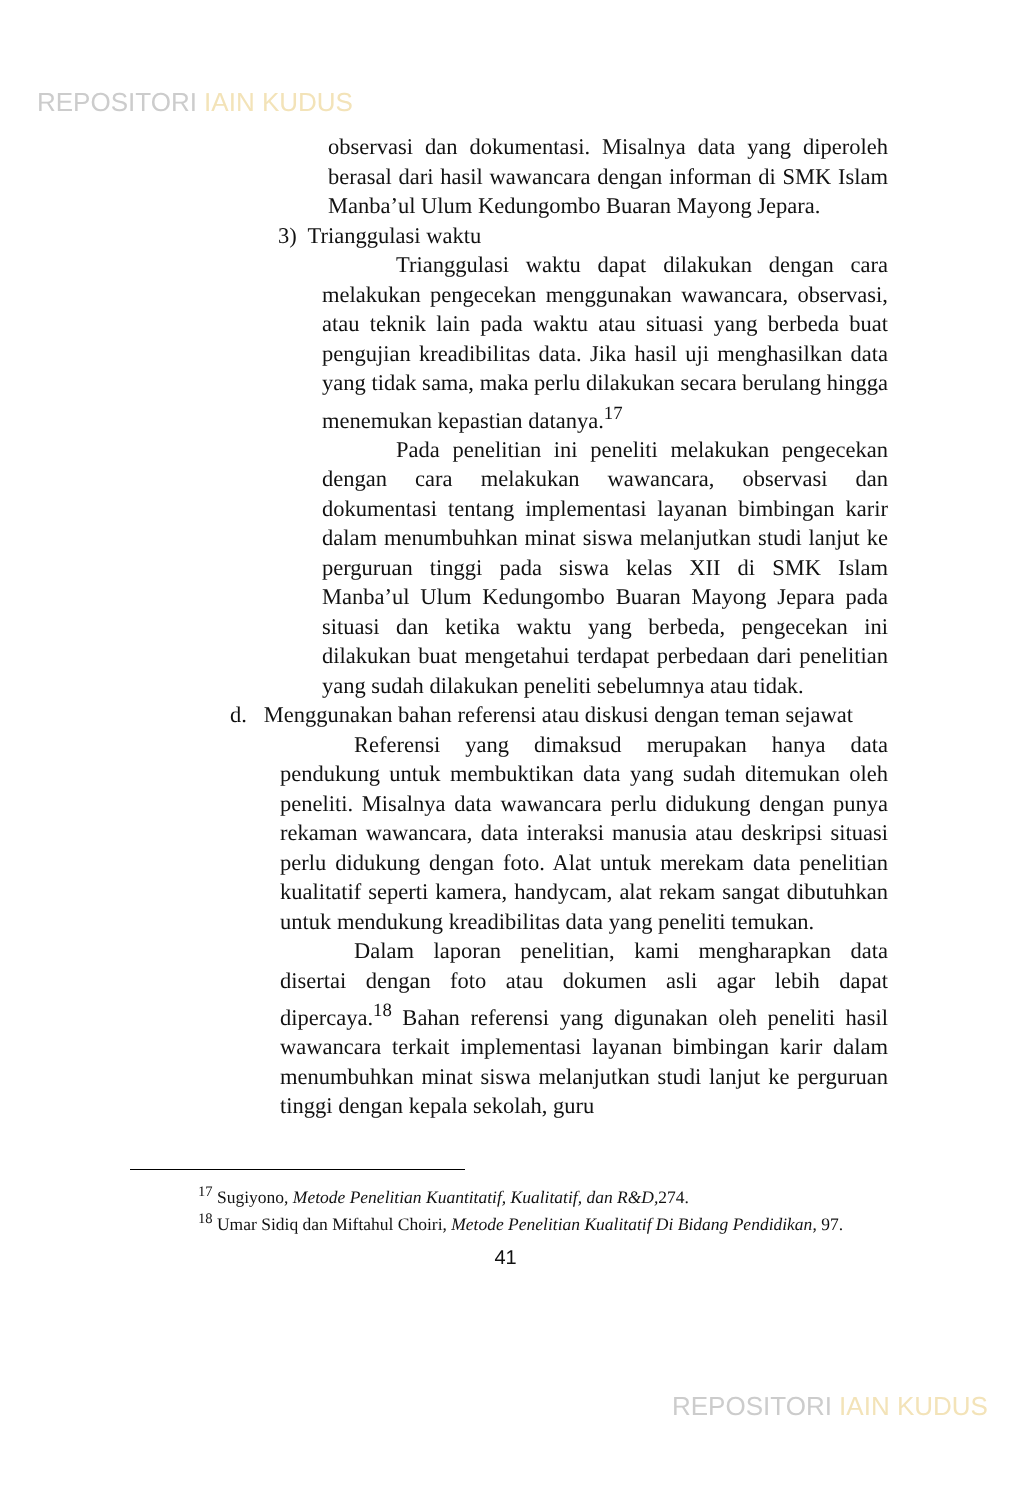REPOSITORI IAIN KUDUS
observasi dan dokumentasi. Misalnya data yang diperoleh berasal dari hasil wawancara dengan informan di SMK Islam Manba’ul Ulum Kedungombo Buaran Mayong Jepara.
3) Trianggulasi waktu
Trianggulasi waktu dapat dilakukan dengan cara melakukan pengecekan menggunakan wawancara, observasi, atau teknik lain pada waktu atau situasi yang berbeda buat pengujian kreadibilitas data. Jika hasil uji menghasilkan data yang tidak sama, maka perlu dilakukan secara berulang hingga menemukan kepastian datanya.<sup>17</sup>
Pada penelitian ini peneliti melakukan pengecekan dengan cara melakukan wawancara, observasi dan dokumentasi tentang implementasi layanan bimbingan karir dalam menumbuhkan minat siswa melanjutkan studi lanjut ke perguruan tinggi pada siswa kelas XII di SMK Islam Manba’ul Ulum Kedungombo Buaran Mayong Jepara pada situasi dan ketika waktu yang berbeda, pengecekan ini dilakukan buat mengetahui terdapat perbedaan dari penelitian yang sudah dilakukan peneliti sebelumnya atau tidak.
d. Menggunakan bahan referensi atau diskusi dengan teman sejawat
Referensi yang dimaksud merupakan hanya data pendukung untuk membuktikan data yang sudah ditemukan oleh peneliti. Misalnya data wawancara perlu didukung dengan punya rekaman wawancara, data interaksi manusia atau deskripsi situasi perlu didukung dengan foto. Alat untuk merekam data penelitian kualitatif seperti kamera, handycam, alat rekam sangat dibutuhkan untuk mendukung kreadibilitas data yang peneliti temukan.
Dalam laporan penelitian, kami mengharapkan data disertai dengan foto atau dokumen asli agar lebih dapat dipercaya.<sup>18</sup> Bahan referensi yang digunakan oleh peneliti hasil wawancara terkait implementasi layanan bimbingan karir dalam menumbuhkan minat siswa melanjutkan studi lanjut ke perguruan tinggi dengan kepala sekolah, guru
<sup>17</sup> Sugiyono, Metode Penelitian Kuantitatif, Kualitatif, dan R&D, 274.
<sup>18</sup> Umar Sidiq dan Miftahul Choiri, Metode Penelitian Kualitatif Di Bidang Pendidikan, 97.
41
REPOSITORI IAIN KUDUS